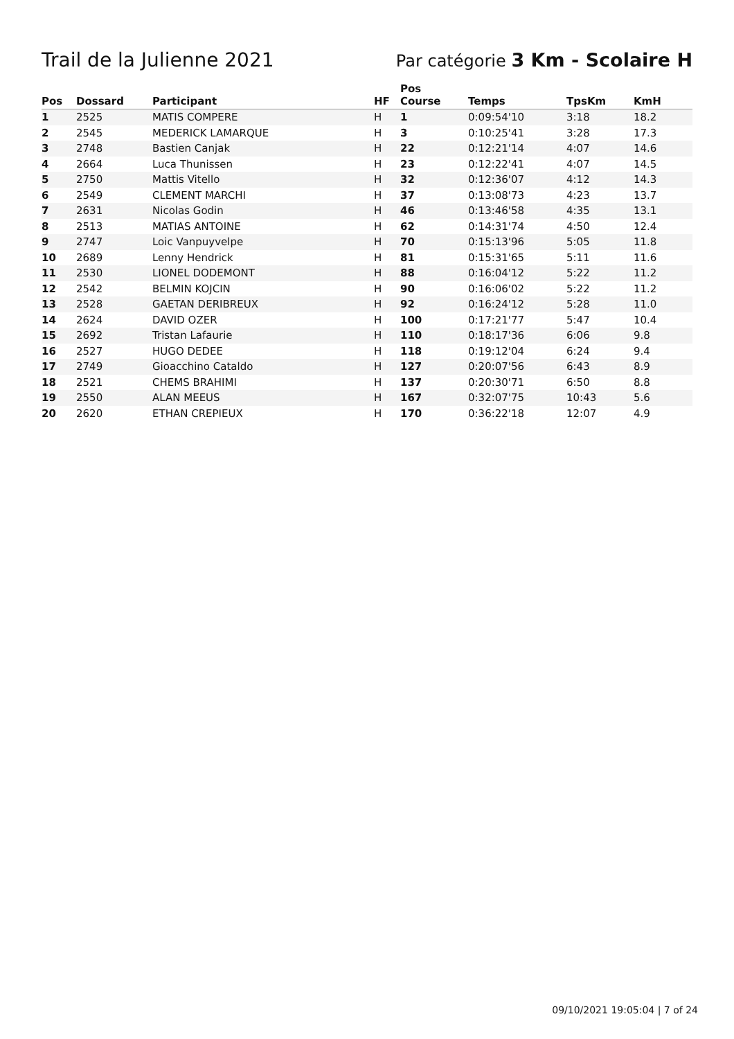Trail de la Julienne 2021
Par catégorie 3 Km - Scolaire H
| Pos | Dossard | Participant | HF | Pos Course | Temps | TpsKm | KmH |
| --- | --- | --- | --- | --- | --- | --- | --- |
| 1 | 2525 | MATIS COMPERE | H | 1 | 0:09:54'10 | 3:18 | 18.2 |
| 2 | 2545 | MEDERICK LAMARQUE | H | 3 | 0:10:25'41 | 3:28 | 17.3 |
| 3 | 2748 | Bastien Canjak | H | 22 | 0:12:21'14 | 4:07 | 14.6 |
| 4 | 2664 | Luca Thunissen | H | 23 | 0:12:22'41 | 4:07 | 14.5 |
| 5 | 2750 | Mattis Vitello | H | 32 | 0:12:36'07 | 4:12 | 14.3 |
| 6 | 2549 | CLEMENT MARCHI | H | 37 | 0:13:08'73 | 4:23 | 13.7 |
| 7 | 2631 | Nicolas Godin | H | 46 | 0:13:46'58 | 4:35 | 13.1 |
| 8 | 2513 | MATIAS ANTOINE | H | 62 | 0:14:31'74 | 4:50 | 12.4 |
| 9 | 2747 | Loic Vanpuyvelpe | H | 70 | 0:15:13'96 | 5:05 | 11.8 |
| 10 | 2689 | Lenny Hendrick | H | 81 | 0:15:31'65 | 5:11 | 11.6 |
| 11 | 2530 | LIONEL DODEMONT | H | 88 | 0:16:04'12 | 5:22 | 11.2 |
| 12 | 2542 | BELMIN KOJCIN | H | 90 | 0:16:06'02 | 5:22 | 11.2 |
| 13 | 2528 | GAETAN DERIBREUX | H | 92 | 0:16:24'12 | 5:28 | 11.0 |
| 14 | 2624 | DAVID OZER | H | 100 | 0:17:21'77 | 5:47 | 10.4 |
| 15 | 2692 | Tristan Lafaurie | H | 110 | 0:18:17'36 | 6:06 | 9.8 |
| 16 | 2527 | HUGO DEDEE | H | 118 | 0:19:12'04 | 6:24 | 9.4 |
| 17 | 2749 | Gioacchino Cataldo | H | 127 | 0:20:07'56 | 6:43 | 8.9 |
| 18 | 2521 | CHEMS BRAHIMI | H | 137 | 0:20:30'71 | 6:50 | 8.8 |
| 19 | 2550 | ALAN MEEUS | H | 167 | 0:32:07'75 | 10:43 | 5.6 |
| 20 | 2620 | ETHAN CREPIEUX | H | 170 | 0:36:22'18 | 12:07 | 4.9 |
09/10/2021 19:05:04 | 7 of 24